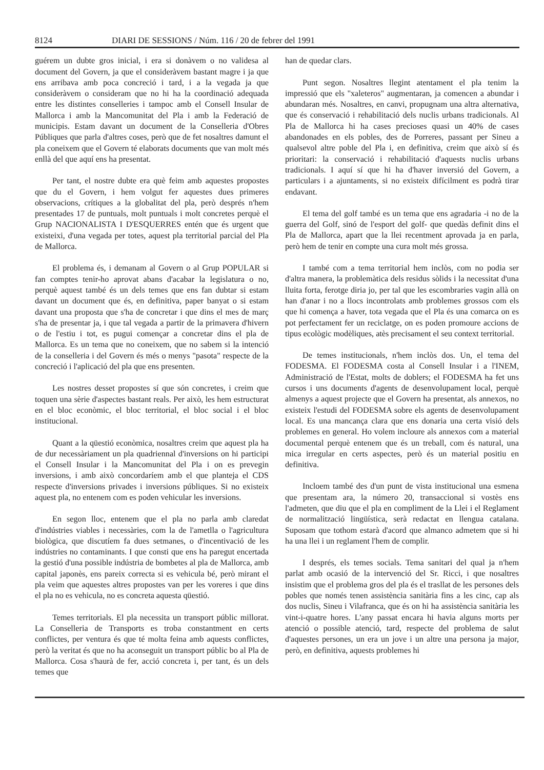8124 DIARI DE SESSIONS / Núm. 116 / 20 de febrer del 1991
guérem un dubte gros inicial, i era si donàvem o no validesa al document del Govern, ja que el consideràvem bastant magre i ja que ens arribava amb poca concreció i tard, i a la vegada ja que consideràvem o consideram que no hi ha la coordinació adequada entre les distintes conselleries i tampoc amb el Consell Insular de Mallorca i amb la Mancomunitat del Pla i amb la Federació de municipis. Estam davant un document de la Conselleria d'Obres Públiques que parla d'altres coses, però que de fet nosaltres damunt el pla coneixem que el Govern té elaborats documents que van molt més enllà del que aquí ens ha presentat.
Per tant, el nostre dubte era què feim amb aquestes propostes que du el Govern, i hem volgut fer aquestes dues primeres observacions, crítiques a la globalitat del pla, però després n'hem presentades 17 de puntuals, molt puntuals i molt concretes perquè el Grup NACIONALISTA I D'ESQUERRES entén que és urgent que existeixi, d'una vegada per totes, aquest pla territorial parcial del Pla de Mallorca.
El problema és, i demanam al Govern o al Grup POPULAR si fan comptes tenir-ho aprovat abans d'acabar la legislatura o no, perquè aquest també és un dels temes que ens fan dubtar si estam davant un document que és, en definitiva, paper banyat o si estam davant una proposta que s'ha de concretar i que dins el mes de març s'ha de presentar ja, i que tal vegada a partir de la primavera d'hivern o de l'estiu i tot, es pugui començar a concretar dins el pla de Mallorca. Es un tema que no coneixem, que no sabem si la intenció de la conselleria i del Govern és més o menys "pasota" respecte de la concreció i l'aplicació del pla que ens presenten.
Les nostres desset propostes sí que són concretes, i creim que toquen una sèrie d'aspectes bastant reals. Per això, les hem estructurat en el bloc econòmic, el bloc territorial, el bloc social i el bloc institucional.
Quant a la qüestió econòmica, nosaltres creim que aquest pla ha de dur necessàriament un pla quadriennal d'inversions on hi participi el Consell Insular i la Mancomunitat del Pla i on es prevegin inversions, i amb això concordaríem amb el que planteja el CDS respecte d'inversions privades i inversions públiques. Si no existeix aquest pla, no entenem com es poden vehicular les inversions.
En segon lloc, entenem que el pla no parla amb claredat d'indústries viables i necessàries, com la de l'ametlla o l'agricultura biològica, que discutíem fa dues setmanes, o d'incentivació de les indústries no contaminants. I que consti que ens ha paregut encertada la gestió d'una possible indústria de bombetes al pla de Mallorca, amb capital japonès, ens pareix correcta si es vehicula bé, però mirant el pla veim que aquestes altres propostes van per les voreres i que dins el pla no es vehicula, no es concreta aquesta qüestió.
Temes territorials. El pla necessita un transport públic millorat. La Conselleria de Transports es troba constantment en certs conflictes, per ventura és que té molta feina amb aquests conflictes, però la veritat és que no ha aconseguit un transport públic bo al Pla de Mallorca. Cosa s'haurà de fer, acció concreta i, per tant, és un dels temes que
han de quedar clars.
Punt segon. Nosaltres llegint atentament el pla tenim la impressió que els "xaleteros" augmentaran, ja comencen a abundar i abundaran més. Nosaltres, en canvi, propugnam una altra alternativa, que és conservació i rehabilitació dels nuclis urbans tradicionals. Al Pla de Mallorca hi ha cases precioses quasi un 40% de cases abandonades en els pobles, des de Porreres, passant per Sineu a qualsevol altre poble del Pla i, en definitiva, creim que això sí és prioritari: la conservació i rehabilitació d'aquests nuclis urbans tradicionals. I aquí sí que hi ha d'haver inversió del Govern, a particulars i a ajuntaments, si no existeix difícilment es podrà tirar endavant.
El tema del golf també es un tema que ens agradaria -i no de la guerra del Golf, sinó de l'esport del golf- que quedàs definit dins el Pla de Mallorca, apart que la llei recentment aprovada ja en parla, però hem de tenir en compte una cura molt més grossa.
I també com a tema territorial hem inclòs, com no podia ser d'altra manera, la problemàtica dels residus sòlids i la necessitat d'una lluita forta, ferotge diria jo, per tal que les escombraries vagin allà on han d'anar i no a llocs incontrolats amb problemes grossos com els que hi comença a haver, tota vegada que el Pla és una comarca on es pot perfectament fer un reciclatge, on es poden promoure accions de tipus ecològic modèliques, atès precisament el seu context territorial.
De temes institucionals, n'hem inclòs dos. Un, el tema del FODESMA. El FODESMA costa al Consell Insular i a l'INEM, Administració de l'Estat, molts de doblers; el FODESMA ha fet uns cursos i uns documents d'agents de desenvolupament local, perquè almenys a aquest projecte que el Govern ha presentat, als annexos, no existeix l'estudi del FODESMA sobre els agents de desenvolupament local. Es una mancança clara que ens donaria una certa visió dels problemes en general. Ho volem incloure als annexos com a material documental perquè entenem que és un treball, com és natural, una mica irregular en certs aspectes, però és un material positiu en definitiva.
Incloem també des d'un punt de vista institucional una esmena que presentam ara, la número 20, transaccional si vostès ens l'admeten, que diu que el pla en compliment de la Llei i el Reglament de normalització lingüística, serà redactat en llengua catalana. Suposam que tothom estarà d'acord que almanco admetem que si hi ha una llei i un reglament l'hem de complir.
I després, els temes socials. Tema sanitari del qual ja n'hem parlat amb ocasió de la intervenció del Sr. Ricci, i que nosaltres insistim que el problema gros del pla és el trasllat de les persones dels pobles que només tenen assistència sanitària fins a les cinc, cap als dos nuclis, Sineu i Vilafranca, que és on hi ha assistència sanitària les vint-i-quatre hores. L'any passat encara hi havia alguns morts per atenció o possible atenció, tard, respecte del problema de salut d'aquestes persones, un era un jove i un altre una persona ja major, però, en definitiva, aquests problemes hi